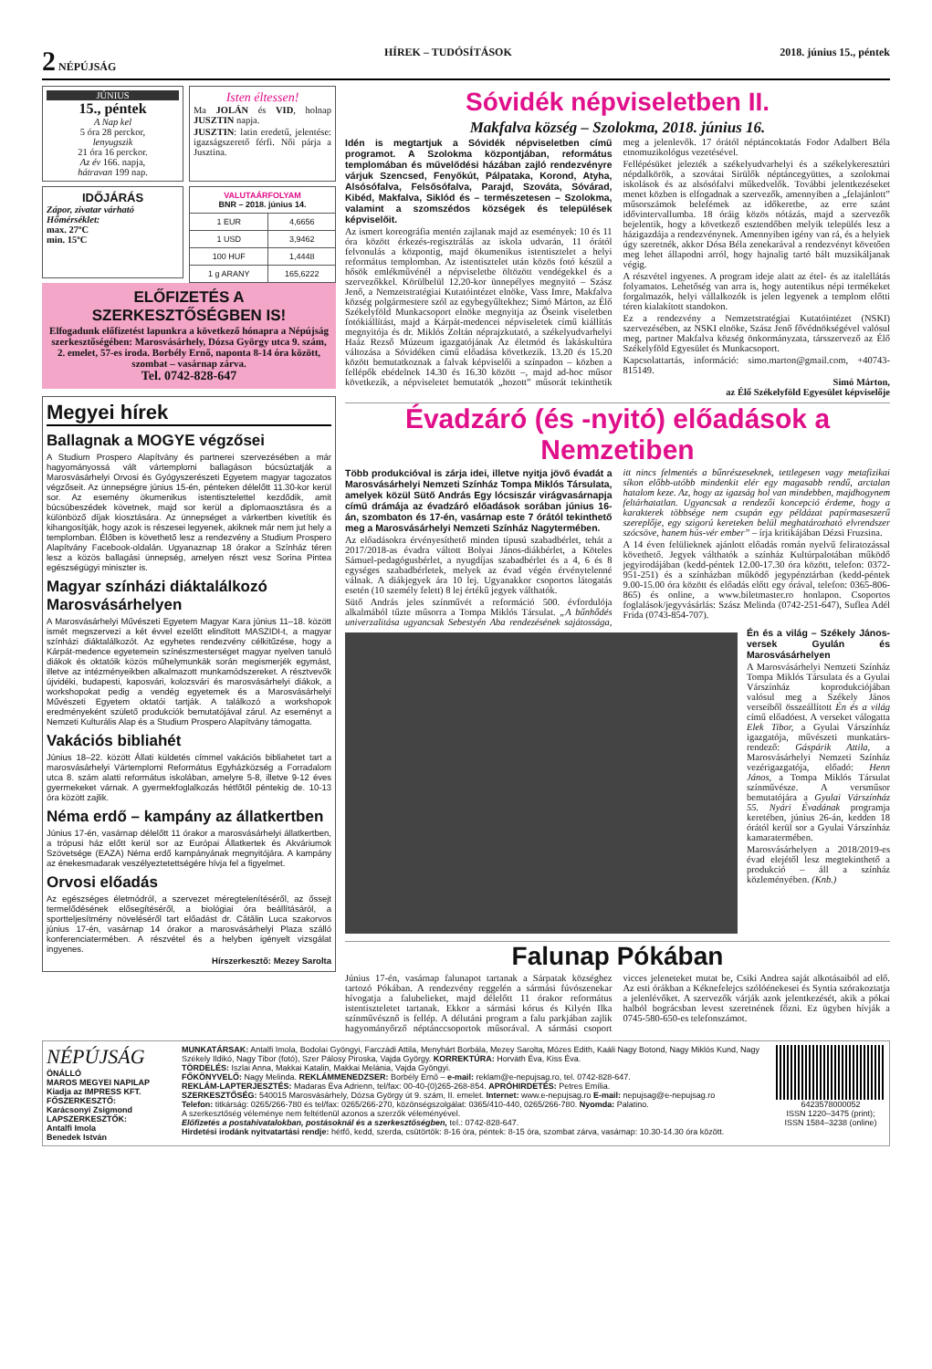2 NÉPÚJSÁG HÍREK – TUDÓSÍTÁSOK 2018. június 15., péntek
JÚNIUS
15., péntek
A Nap kel
5 óra 28 perckor,
lenyugszik
21 óra 16 perckor.
Az év 166. napja,
hátravan 199 nap.
Isten éltessen!
Ma JOLÁN és VID, holnap JUSZTIN napja.
JUSZTIN: latin eredetű, jelentése: igazságszerető férfi. Női párja a Jusztina.
IDŐJÁRÁS
Zápor, zivatar várható
Hőmérséklet:
max. 27ºC
min. 15ºC
| VALUTAÁRFOLYAM BNR – 2018. június 14. | |
| --- | --- |
| 1 EUR | 4,6656 |
| 1 USD | 3,9462 |
| 100 HUF | 1,4448 |
| 1 g ARANY | 165,6222 |
ELŐFIZETÉS A SZERKESZTŐSÉGBEN IS!
Elfogadunk előfizetést lapunkra a következő hónapra a Népújság szerkesztőségében: Marosvásárhely, Dózsa György utca 9. szám, 2. emelet, 57-es iroda. Borbély Ernő, naponta 8-14 óra között, szombat – vasárnap zárva.
Tel. 0742-828-647
Megyei hírek
Ballagnak a MOGYE végzősei
A Studium Prospero Alapítvány és partnerei szervezésében a már hagyományossá vált vártemplomi ballagáson búcsúztatják a Marosvásárhelyi Orvosi és Gyógyszerészeti Egyetem magyar tagozatos végzőseit. Az ünnepségre június 15-én, pénteken délelőtt 11.30-kor kerül sor. Az esemény ökumenikus istentisztelettel kezdődik, amit búcsúbeszédek követnek, majd sor kerül a diplomaosztásra és a különböző díjak kiosztására. Az ünnepséget a várkertben kivetítik és kihangosítják, hogy azok is részesei legyenek, akiknek már nem jut hely a templomban. Élőben is követhető lesz a rendezvény a Studium Prospero Alapítvány Facebook-oldalán. Ugyanaznap 18 órakor a Színház téren lesz a közös ballagási ünnepség, amelyen részt vesz Sorina Pintea egészségügyi miniszter is.
Magyar színházi diáktalálkozó Marosvásárhelyen
A Marosvásárhelyi Művészeti Egyetem Magyar Kara június 11–18. között ismét megszervezi a két évvel ezelőtt elindított MASZIDI-t, a magyar színházi diáktalálkozót. Az egyhetes rendezvény célkitűzése, hogy a Kárpát-medence egyetemein színészmesterséget magyar nyelven tanuló diákok és oktatóik közös műhelymunkák során megismerjék egymást, illetve az intézményeikben alkalmazott munkamódszereket. A résztvevők újvidéki, budapesti, kaposvári, kolozsvári és marosvásárhelyi diákok, a workshopokat pedig a vendég egyetemek és a Marosvásárhelyi Művészeti Egyetem oktatói tartják. A találkozó a workshopok eredményeként születő produkciók bemutatójával zárul. Az eseményt a Nemzeti Kulturális Alap és a Studium Prospero Alapítvány támogatta.
Vakációs bibliahét
Június 18–22. között Állati küldetés címmel vakációs bibliahetet tart a marosvásárhelyi Vártemplomi Református Egyházközség a Forradalom utca 8. szám alatti református iskolában, amelyre 5-8, illetve 9-12 éves gyermekeket várnak. A gyermekfoglalkozás hétfőtől péntekig de. 10-13 óra között zajlik.
Néma erdő – kampány az állatkertben
Június 17-én, vasárnap délelőtt 11 órakor a marosvásárhelyi állatkertben, a trópusi ház előtt kerül sor az Európai Állatkertek és Akváriumok Szövetsége (EAZA) Néma erdő kampányának megnyitójára. A kampány az énekesmadarak veszélyeztetettségére hívja fel a figyelmet.
Orvosi előadás
Az egészséges életmódról, a szervezet méregtelenítéséről, az őssejt termelődésének elősegítéséről, a biológiai óra beállításáról, a sportteljesítmény növeléséről tart előadást dr. Cătălin Luca szakorvos június 17-én, vasárnap 14 órakor a marosvásárhelyi Plaza szálló konferenciatermében. A részvétel és a helyben igényelt vizsgálat ingyenes.
Hírszerkesztő: Mezey Sarolta
Sóvidék népviseletben II.
Makfalva község – Szolokma, 2018. június 16.
Idén is megtartjuk a Sóvidék népviseletben című programot. A Szolokma központjában, református templomában és művelődési házában zajló rendezvényre várjuk Szencsed, Fenyőkút, Pálpataka, Korond, Atyha, Alsósófalva, Felsősófalva, Parajd, Szováta, Sóvárad, Kibéd, Makfalva, Siklód és – természetesen – Szolokma, valamint a szomszédos községek és települések képviselőit.
Az ismert koreográfia mentén zajlanak majd az események: 10 és 11 óra között érkezés-regisztrálás az iskola udvarán, 11 órától felvonulás a központig, majd ökumenikus istentisztelet a helyi református templomban. Az istentisztelet után közös fotó készül a hősök emlékművénél a népviseletbe öltözött vendégekkel és a szervezőkkel. Körülbelül 12.20-kor ünnepélyes megnyitó – Szász Jenő, a Nemzetstratégiai Kutatóintézet elnöke, Vass Imre, Makfalva község polgármestere szól az egybegyűltekhez; Simó Márton, az Élő Székelyföld Munkacsoport elnöke megnyitja az Őseink viseletben fotókiállítást, majd a Kárpát-medencei népviseletek című kiállítás megnyitója és dr. Miklós Zoltán néprajzkutató, a székelyudvarhelyi Haáz Rezső Múzeum igazgatójának Az életmód és lakáskultúra változása a Sóvidéken című előadása következik. 13.20 és 15.20 között bemutatkoznak a falvak képviselői a színpadon – közben a fellépők ebédelnek 14.30 és 16.30 között –, majd ad-hoc műsor következik, a népviseletet bemutatók „hozott” műsorát tekinthetik meg a jelenlevők. 17 órától néptáncoktatás Fodor Adalbert Béla etnomuzikológus vezetésével.
Fellépésüket jelezték a székelyudvarhelyi és a székelykeresztúri népdalkörök, a szovátai Sirülők néptáncegyüttes, a szolokmai iskolások és az alsósófalvi műkedvelők. További jelentkezéseket menet közben is elfogadnak a szervezők, amennyiben a „felajánlott” műsorszámok belefémek az időkeretbe, az erre szánt idővintervallumba. 18 óráig közös nótázás, majd a szervezők bejelentik, hogy a következő esztendőben melyik település lesz a házigazdája a rendezvénynek. Amennyiben igény van rá, és a helyiek úgy szeretnék, akkor Dósa Béla zenekarával a rendezvényt követően meg lehet állapodni arról, hogy hajnalig tartó bált muzsikáljanak végig.
A részvétel ingyenes. A program ideje alatt az étel- és az italellátás folyamatos. Lehetőség van arra is, hogy autentikus népi termékeket forgalmazók, helyi vállalkozók is jelen legyenek a templom előtti téren kialakított standokon.
Ez a rendezvény a Nemzetstratégiai Kutatóintézet (NSKI) szervezésében, az NSKI elnöke, Szász Jenő fővédnökségével valósul meg, partner Makfalva község önkormányzata, társszervező az Élő Székelyföld Egyesület és Munkacsoport.
Kapcsolattartás, információ: simo.marton@gmail.com, +40743-815149.
Simó Márton,
az Élő Székelyföld Egyesület képviselője
Évadzáró (és -nyitó) előadások a Nemzetiben
Több produkcióval is zárja idei, illetve nyitja jövő évadát a Marosvásárhelyi Nemzeti Színház Tompa Miklós Társulata, amelyek közül Sütő András Egy lócsiszár virágvasárnapja című drámája az évadzáró előadások sorában június 16-án, szombaton és 17-én, vasárnap este 7 órától tekinthető meg a Marosvásárhelyi Nemzeti Színház Nagytermében.
Az előadásokra érvényesíthető minden típusú szabadbérlet, tehát a 2017/2018-as évadra váltott Bolyai János-diákbérlet, a Köteles Sámuel-pedagógusbérlet, a nyugdíjas szabadbérlet és a 4, 6 és 8 egységes szabadbérletek, melyek az évad végén érvénytelenné válnak. A diákjegyek ára 10 lej. Ugyanakkor csoportos látogatás esetén (10 személy felett) 8 lej értékű jegyek válthatók.
Sütő András jeles színművét a reformáció 500. évfordulója alkalmából tűzte műsorra a Tompa Miklós Társulat. „A bűnhődés univerzalitása ugyancsak Sebestyén Aba rendezésének sajátossága, itt nincs felmentés a bűnrészeseknek, tettlegesen vagy metafizikai síkon előbb-utóbb mindenkit elér egy magasabb rendű, arctalan hatalom keze. Az, hogy az igazság hol van mindebben, majdhogynem feltárhatatlan. Ugyancsak a rendezői koncepció érdeme, hogy a karakterek többsége nem csupán egy példázat papírmaseszerű szereplője, egy szigorú kereteken belül meghatározható elvrendszer szócsöve, hanem hús-vér ember” – írja kritikájában Dézsi Fruzsina.
A 14 éven felülieknek ajánlott előadás román nyelvű feliratozással követhető. Jegyek válthatók a színház Kultúrpalotában működő jegyirodájában (kedd-péntek 12.00-17.30 óra között, telefon: 0372-951-251) és a színházban működő jegypénztárban (kedd-péntek 9.00-15.00 óra között és előadás előtt egy órával, telefon: 0365-806-865) és online, a www.biletmaster.ro honlapon. Csoportos foglalások/jegyvásárlás: Szász Melinda (0742-251-647), Suflea Adél Frida (0743-854-707).
Én és a világ – Székely János-versek Gyulán és Marosvásárhelyen
A Marosvásárhelyi Nemzeti Színház Tompa Miklós Társulata és a Gyulai Várszínház koprodukciójában valósul meg a Székely János verseiből összeállított Én és a világ című előadóest. A verseket válogatta Elek Tibor, a Gyulai Várszínház igazgatója, művészeti munkatárs-rendező: Gáspárik Attila, a Marosvásárhelyi Nemzeti Színház vezérigazgatója, előadó: Henn János, a Tompa Miklós Társulat színművésze. A versműsor bemutatójára a Gyulai Várszínház 55. Nyári Évadának programja keretében, június 26-án, kedden 18 órától kerül sor a Gyulai Várszínház kamaratermében.
Marosvásárhelyen a 2018/2019-es évad elejétől lesz megtekinthető a produkció – áll a színház közleményében. (Knb.)
Falunap Pókában
Június 17-én, vasárnap falunapot tartanak a Sárpatak községhez tartozó Pókában. A rendezvény reggelén a sármási fúvószenekar hívogatja a falubelieket, majd délelőtt 11 órakor református istentiszteletet tartanak. Ekkor a sármási kórus és Kilyén Ilka színművésznő is fellép. A délutáni program a falu parkjában zajlik hagyományőrző néptánccsoportok műsorával. A sármási csoport vicces jeleneteket mutat be, Csiki Andrea saját alkotásaiból ad elő. Az esti órákban a Kéknefelejcs szólóénekesei és Syntia szórakoztatja a jelenlévőket. A szervezők várják azok jelentkezését, akik a pókai halból bográcsban levest szeretnének főzni. Ez ügyben hívják a 0745-580-650-es telefonszámot.
NÉPÚJSÁG
ÖNÁLLÓ
MAROS MEGYEI NAPILAP
Kiadja az IMPRESS KFT.
FŐSZERKESZTŐ:
Karácsonyi Zsigmond
LAPSZERKESZTŐK:
Antalfi Imola
Benedek István
MUNKATÁRSAK: Antalfi Imola, Bodolai Gyöngyi, Farczádi Attila, Menyhárt Borbála, Mezey Sarolta, Mózes Edith, Kaáli Nagy Botond, Nagy Miklós Kund, Nagy Székely Ildikó, Nagy Tibor (fotó), Szer Pálosy Piroska, Vajda György. KORREKTÚRA: Horváth Éva, Kiss Éva.
TÖRDELÉS: Iszlai Anna, Makkai Katalin, Makkai Melánia, Vajda Gyöngyi.
FŐKÖNYVELŐ: Nagy Melinda. REKLÁMMENEDZSER: Borbély Ernő – e-mail: reklam@e-nepujsag.ro, tel. 0742-828-647.
REKLÁM-LAPTERJESZTÉS: Madaras Éva Adrienn, tel/fax: 00-40-(0)265-268-854. APRÓHIRDETÉS: Petres Emília.
SZERKESZTŐSÉG: 540015 Marosvásárhely, Dózsa György út 9. szám, II. emelet. Internet: www.e-nepujsag.ro E-mail: nepujsag@e-nepujsag.ro
Telefon: titkárság: 0265/266-780 és tel/fax: 0265/266-270, közönségszolgálat: 0365/410-440, 0265/266-780. Nyomda: Palatino.
A szerkesztőség véleménye nem feltétlenül azonos a szerzők véleményével.
Előfizetés a postahivatalokban, postásoknál és a szerkesztőségben, tel.: 0742-828-647.
Hirdetési irodánk nyitvatartási rendje: hétfő, kedd, szerda, csütörtök: 8-16 óra, péntek: 8-15 óra, szombat zárva, vasárnap: 10.30-14.30 óra között.
6423578000052
ISSN 1220–3475 (print);
ISSN 1584–3238 (online)